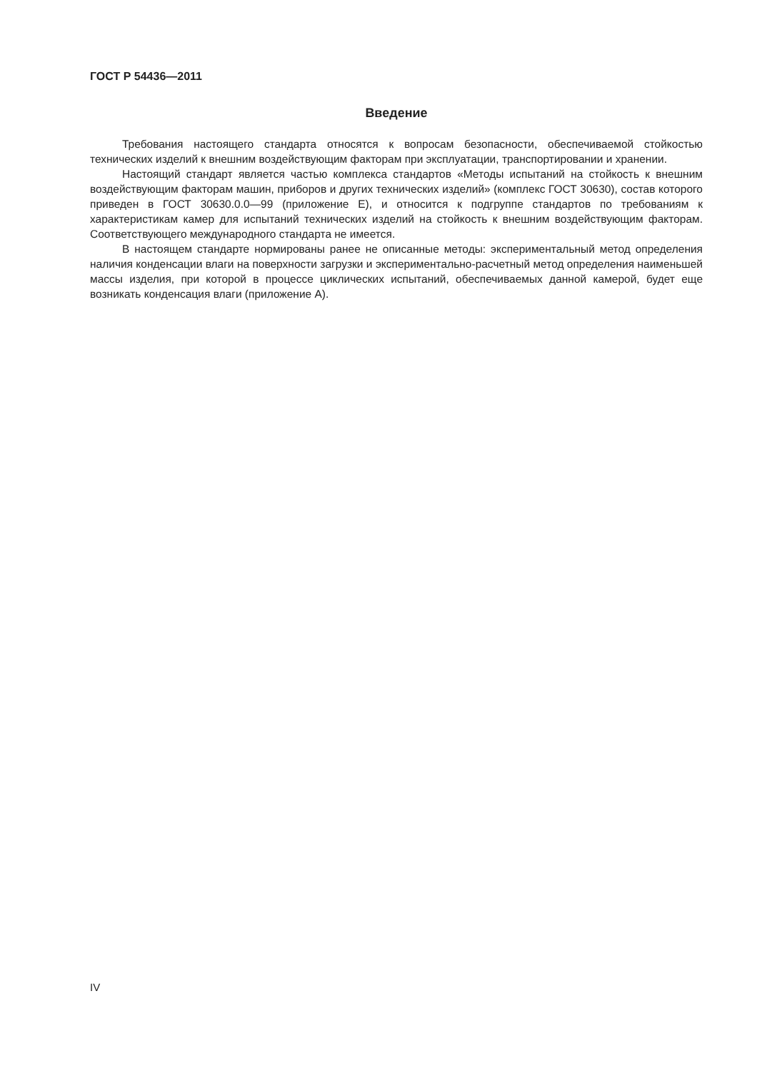ГОСТ Р 54436—2011
Введение
Требования настоящего стандарта относятся к вопросам безопасности, обеспечиваемой стойкостью технических изделий к внешним воздействующим факторам при эксплуатации, транспортировании и хранении.
Настоящий стандарт является частью комплекса стандартов «Методы испытаний на стойкость к внешним воздействующим факторам машин, приборов и других технических изделий» (комплекс ГОСТ 30630), состав которого приведен в ГОСТ 30630.0.0—99 (приложение Е), и относится к подгруппе стандартов по требованиям к характеристикам камер для испытаний технических изделий на стойкость к внешним воздействующим факторам. Соответствующего международного стандарта не имеется.
В настоящем стандарте нормированы ранее не описанные методы: экспериментальный метод определения наличия конденсации влаги на поверхности загрузки и экспериментально-расчетный метод определения наименьшей массы изделия, при которой в процессе циклических испытаний, обеспечиваемых данной камерой, будет еще возникать конденсация влаги (приложение А).
IV